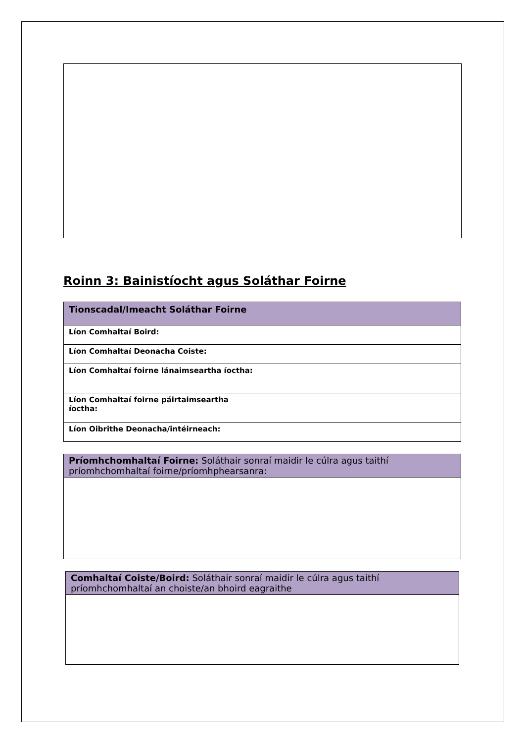Roinn 3: Bainistíocht agus Soláthar Foirne
| Tionscadal/Imeacht Soláthar Foirne | |
| --- | --- |
| Líon Comhaltaí Boird: | |
| Líon Comhaltaí Deonacha Coiste: | |
| Líon Comhaltaí foirne lánaimseartha íoctha: | |
| Líon Comhaltaí foirne páirtaimseartha íoctha: | |
| Líon Oibrithe Deonacha/intéirneach: | |
| Príomhchomhaltaí Foirne: Soláthair sonraí maidir le cúlra agus taithí príomhchomhaltaí foirne/príomhphearsanra: |
| Comhaltaí Coiste/Boird: Soláthair sonraí maidir le cúlra agus taithí príomhchomhaltaí an choiste/an bhoird eagraithe |